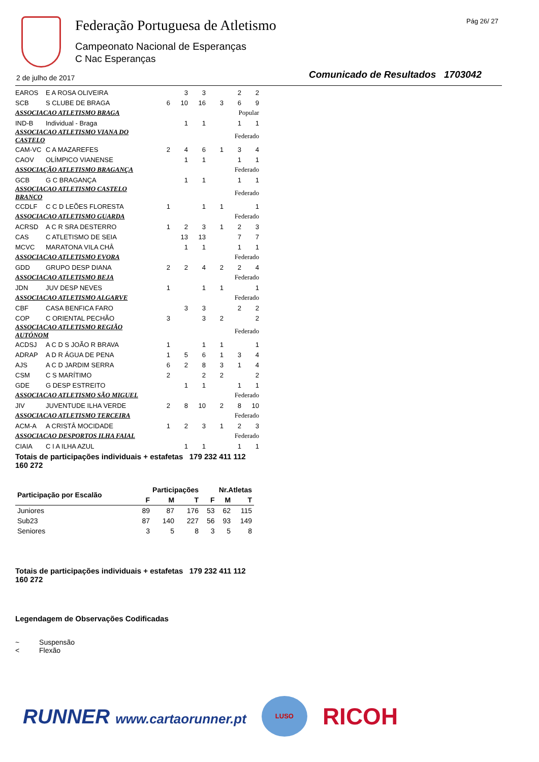Federação Portuguesa de Atletismo
Campeonato Nacional de Esperanças
C Nac Esperanças
Pág 26/ 27
2 de julho de 2017
Comunicado de Resultados 1703042
| EAROS | E A ROSA OLIVEIRA | | 3 | 3 | | 2 | 2 |
| SCB | S CLUBE DE BRAGA | 6 | 10 | 16 | 3 | 6 | 9 |
| ASSOCIACAO ATLETISMO BRAGA | | Popular | | | | | |
| IND-B | Individual - Braga | | 1 | 1 | | 1 | 1 |
| ASSOCIACAO ATLETISMO VIANA DO CASTELO | | Federado | | | | | |
| CAM-VC | C A MAZAREFES | 2 | 4 | 6 | 1 | 3 | 4 |
| CAOV | OLÍMPICO VIANENSE | | 1 | 1 | | 1 | 1 |
| ASSOCIAÇÃO ATLETISMO BRAGANÇA | | Federado | | | | | |
| GCB | G C BRAGANÇA | | 1 | 1 | | 1 | 1 |
| ASSOCIACAO ATLETISMO CASTELO BRANCO | | Federado | | | | | |
| CCDLF | C C D LEÕES FLORESTA | 1 | | 1 | 1 | | 1 |
| ASSOCIACAO ATLETISMO GUARDA | | Federado | | | | | |
| ACRSD | A C R SRA DESTERRO | 1 | 2 | 3 | 1 | 2 | 3 |
| CAS | C ATLETISMO DE SEIA | | 13 | 13 | | 7 | 7 |
| MCVC | MARATONA VILA CHÂ | | 1 | 1 | | 1 | 1 |
| ASSOCIACAO ATLETISMO EVORA | | Federado | | | | | |
| GDD | GRUPO DESP DIANA | 2 | 2 | 4 | 2 | 2 | 4 |
| ASSOCIACAO ATLETISMO BEJA | | Federado | | | | | |
| JDN | JUV DESP NEVES | 1 | | 1 | 1 | | 1 |
| ASSOCIACAO ATLETISMO ALGARVE | | Federado | | | | | |
| CBF | CASA BENFICA FARO | | 3 | 3 | | 2 | 2 |
| COP | C ORIENTAL PECHÃO | 3 | | 3 | 2 | | 2 |
| ASSOCIACAO ATLETISMO REGIÃO AUTÓNOM | | Federado | | | | | |
| ACDSJ | A C D S JOÃO R BRAVA | 1 | | 1 | 1 | | 1 |
| ADRAP | A D R ÁGUA DE PENA | 1 | 5 | 6 | 1 | 3 | 4 |
| AJS | A C D JARDIM SERRA | 6 | 2 | 8 | 3 | 1 | 4 |
| CSM | C S MARÍTIMO | 2 | | 2 | 2 | | 2 |
| GDE | G DESP ESTREITO | | 1 | 1 | | 1 | 1 |
| ASSOCIACAO ATLETISMO SÃO MIGUEL | | Federado | | | | | |
| JIV | JUVENTUDE ILHA VERDE | 2 | 8 | 10 | 2 | 8 | 10 |
| ASSOCIACAO ATLETISMO TERCEIRA | | Federado | | | | | |
| ACM-A | A CRISTÂ MOCIDADE | 1 | 2 | 3 | 1 | 2 | 3 |
| ASSOCIACAO DESPORTOS ILHA FAIAL | | Federado | | | | | |
| CIAIA | C I A ILHA AZUL | | 1 | 1 | | 1 | 1 |
Totais de participações individuais + estafetas 179 232 411 112 160 272
| Participação por Escalão | Participações | | | Nr.Atletas | | |
| --- | --- | --- | --- | --- | --- | --- |
| | F | M | T | F | M | T |
| Juniores | 89 | 87 | 176 | 53 | 62 | 115 |
| Sub23 | 87 | 140 | 227 | 56 | 93 | 149 |
| Seniores | 3 | 5 | 8 | 3 | 5 | 8 |
Totais de participações individuais + estafetas 179 232 411 112 160 272
Legendagem de Observações Codificadas
~ Suspensão
< Flexão
RUNNER www.cartaorunner.pt
LUSO
RICOH